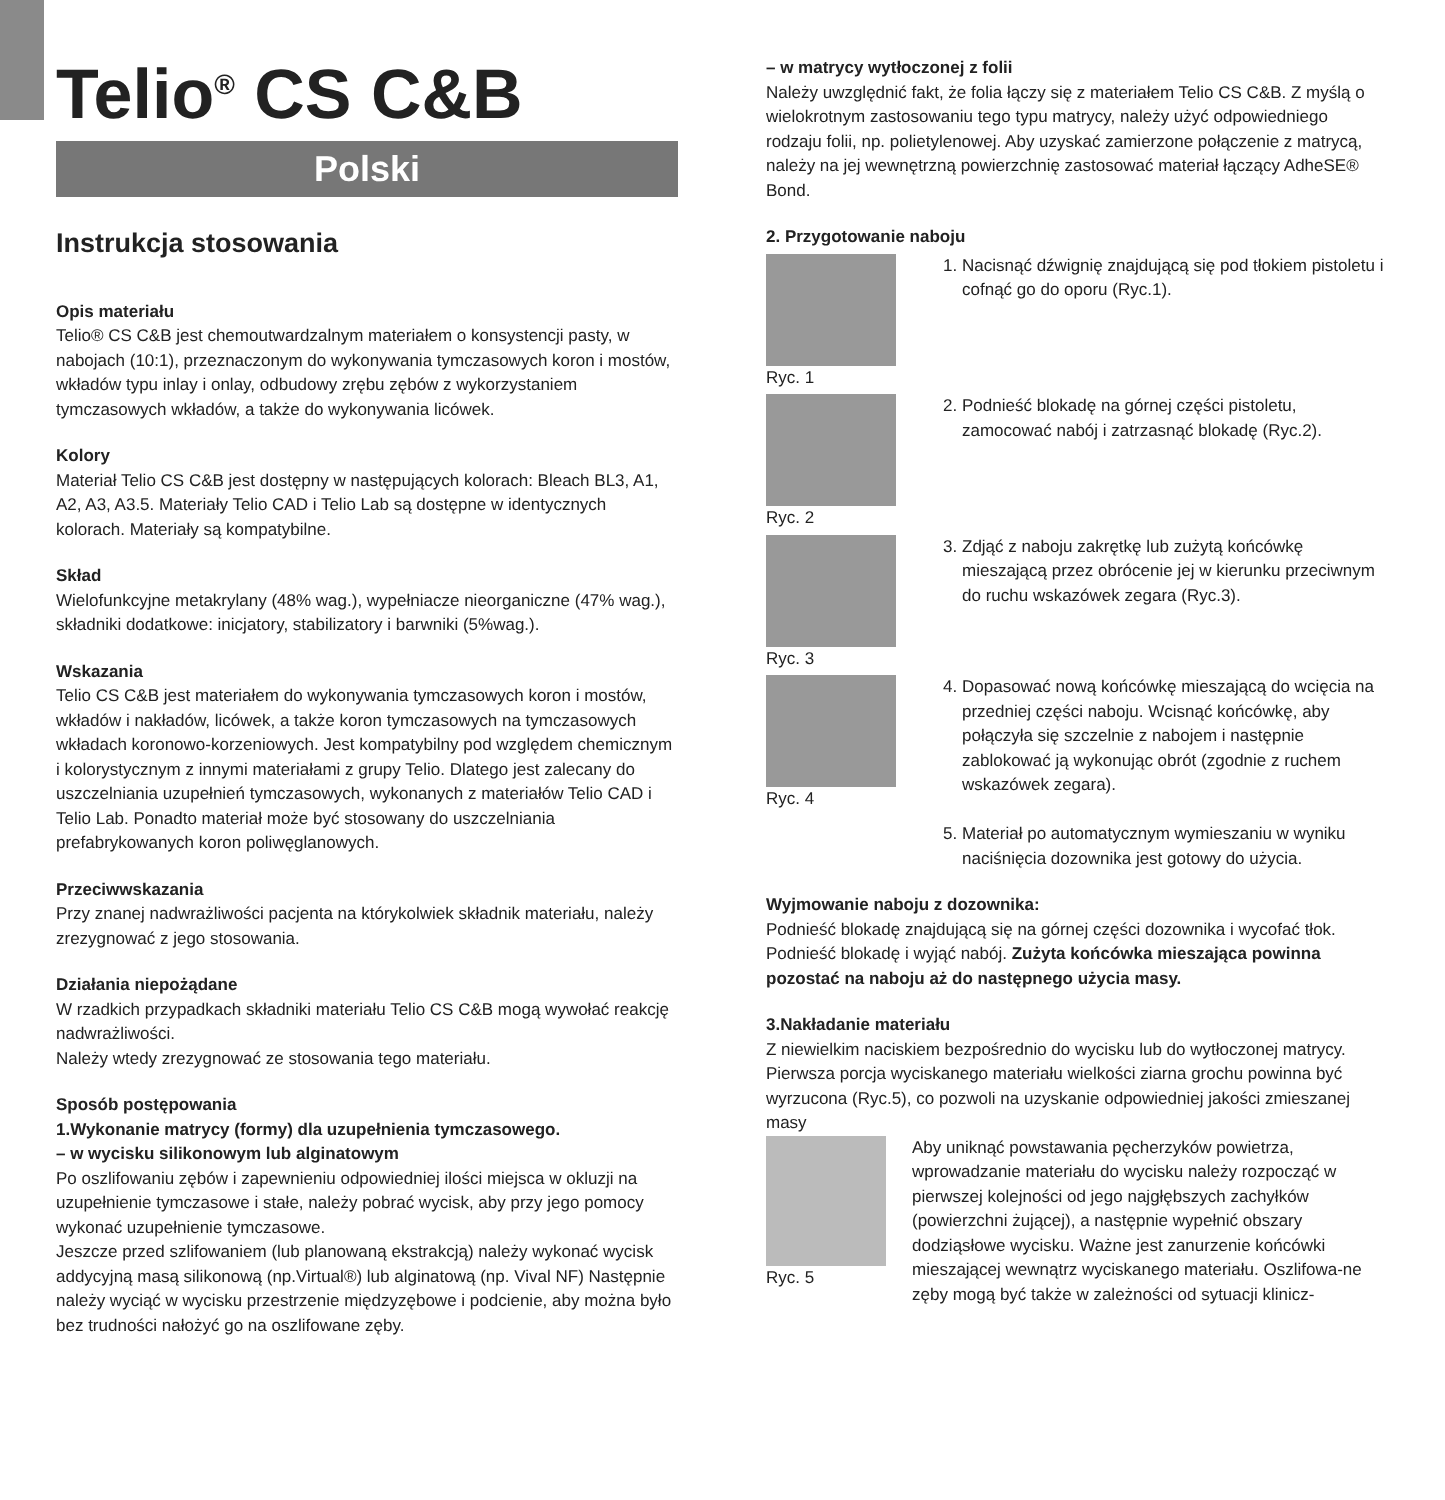Telio<sup>®</sup> CS C&B
Polski
Instrukcja stosowania
Opis materiału
Telio® CS C&B jest chemoutwardzalnym materiałem o konsystencji pasty, w nabojach (10:1), przeznaczonym do wykonywania tymczasowych koron i mostów, wkładów typu inlay i onlay, odbudowy zrębu zębów z wykorzystaniem tymczasowych wkładów, a także do wykonywania licówek.
Kolory
Materiał Telio CS C&B jest dostępny w następujących kolorach: Bleach BL3, A1, A2, A3, A3.5. Materiały Telio CAD i Telio Lab są dostępne w identycznych kolorach. Materiały są kompatybilne.
Skład
Wielofunkcyjne metakrylany (48% wag.), wypełniacze nieorganiczne (47% wag.), składniki dodatkowe: inicjatory, stabilizatory i barwniki (5%wag.).
Wskazania
Telio CS C&B jest materiałem do wykonywania tymczasowych koron i mostów, wkładów i nakładów, licówek, a także koron tymczasowych na tymczasowych wkładach koronowo-korzeniowych. Jest kompatybilny pod względem chemicznym i kolorystycznym z innymi materiałami z grupy Telio. Dlatego jest zalecany do uszczelniania uzupełnień tymczasowych, wykonanych z materiałów Telio CAD i Telio Lab. Ponadto materiał może być stosowany do uszczelniania prefabrykowanych koron poliwęglanowych.
Przeciwwskazania
Przy znanej nadwrażliwości pacjenta na którykolwiek składnik materiału, należy zrezygnować z jego stosowania.
Działania niepożądane
W rzadkich przypadkach składniki materiału Telio CS C&B mogą wywołać reakcję nadwrażliwości.
Należy wtedy zrezygnować ze stosowania tego materiału.
Sposób postępowania
1.Wykonanie matrycy (formy) dla uzupełnienia tymczasowego.
– w wycisku silikonowym lub alginatowym
Po oszlifowaniu zębów i zapewnieniu odpowiedniej ilości miejsca w okluzji na uzupełnienie tymczasowe i stałe, należy pobrać wycisk, aby przy jego pomocy wykonać uzupełnienie tymczasowe.
Jeszcze przed szlifowaniem (lub planowaną ekstrakcją) należy wykonać wycisk addycyjną masą silikonową (np.Virtual®) lub alginatową (np. Vival NF) Następnie należy wyciąć w wycisku przestrzenie międzyzębowe i podcienie, aby można było bez trudności nałożyć go na oszlifowane zęby.
– w matrycy wytłoczonej z folii
Należy uwzględnić fakt, że folia łączy się z materiałem Telio CS C&B. Z myślą o wielokrotnym zastosowaniu tego typu matrycy, należy użyć odpowiedniego rodzaju folii, np. polietylenowej. Aby uzyskać zamierzone połączenie z matrycą, należy na jej wewnętrzną powierzchnię zastosować materiał łączący AdheSE® Bond.
2. Przygotowanie naboju
Ryc. 1 1. Nacisnąć dźwignię znajdującą się pod tłokiem pistoletu i cofnąć go do oporu (Ryc.1).
Ryc. 2 2. Podnieść blokadę na górnej części pistoletu, zamocować nabój i zatrzasnąć blokadę (Ryc.2).
Ryc. 3 3. Zdjąć z naboju zakrętkę lub zużytą końcówkę mieszającą przez obrócenie jej w kierunku przeciwnym do ruchu wskazówek zegara (Ryc.3).
Ryc. 4 4. Dopasować nową końcówkę mieszającą do wcięcia na przedniej części naboju. Wcisnąć końcówkę, aby połączyła się szczelnie z nabojem i następnie zablokować ją wykonując obrót (zgodnie z ruchem wskazówek zegara).
5. Materiał po automatycznym wymieszaniu w wyniku naciśnięcia dozownika jest gotowy do użycia.
Wyjmowanie naboju z dozownika:
Podnieść blokadę znajdującą się na górnej części dozownika i wycofać tłok. Podnieść blokadę i wyjąć nabój. Zużyta końcówka mieszająca powinna pozostać na naboju aż do następnego użycia masy.
3.Nakładanie materiału
Z niewielkim naciskiem bezpośrednio do wycisku lub do wytłoczonej matrycy. Pierwsza porcja wyciskanego materiału wielkości ziarna grochu powinna być wyrzucona (Ryc.5), co pozwoli na uzyskanie odpowiedniej jakości zmieszanej masy
Ryc. 5 Aby uniknąć powstawania pęcherzyków powietrza, wprowadzanie materiału do wycisku należy rozpocząć w pierwszej kolejności od jego najgłębszych zachyłków (powierzchni żującej), a następnie wypełnić obszary dodziąsłowe wycisku. Ważne jest zanurzenie końcówki mieszającej wewnątrz wyciskanego materiału. Oszlifowa-ne zęby mogą być także w zależności od sytuacji klinicz-